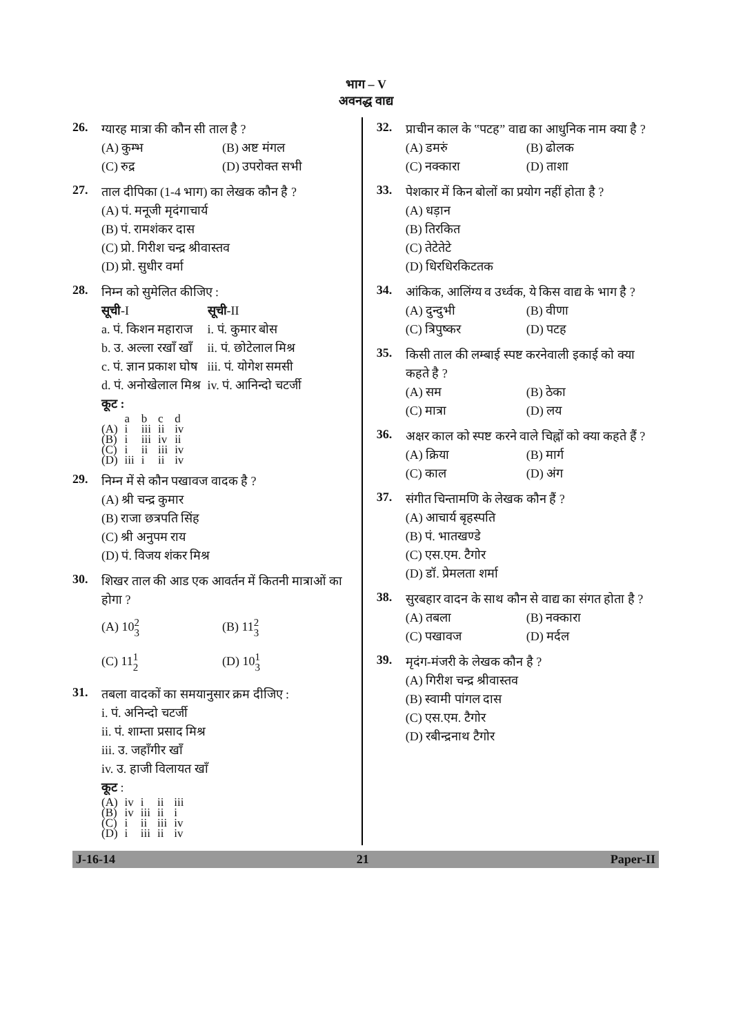भाग – V
अवनद्ध वाद्य
26.
ग्यारह मात्रा की कौन सी ताल है ?
(A) कुम्भ (B) अष्ट मंगल (C) रुद्र (D) उपरोक्त सभी
27.
ताल दीपिका (1-4 भाग) का लेखक कौन है ?
(A) पं. मनूजी मृदंगाचार्य
(B) पं. रामशंकर दास
(C) प्रो. गिरीश चन्द्र श्रीवास्तव
(D) प्रो. सुधीर वर्मा
28.
निम्न को सुमेलित कीजिए :
| सूची -I | सूची -II |
| --- | --- |
| a. पं. किशन महाराज | i. पं. कुमार बोस |
| b. उ. अल्ला रखाँ खाँ | ii. पं. छोटेलाल मिश्र |
| c. पं. ज्ञान प्रकाश घोष | iii. पं. योगेश समसी |
| d. पं. अनोखेलाल मिश्र | iv. पं. आनिन्दो चटर्जी |
कूट :
| | a | b | c | d |
| --- | --- | --- | --- | --- |
| (A) | i | iii | ii | iv |
| (B) | i | iii | iv | ii |
| (C) | i | ii | iii | iv |
| (D) | iii | i | ii | iv |
29.
निम्न में से कौन पखावज वादक है ?
(A) श्री चन्द्र कुमार
(B) राजा छत्रपति सिंह
(C) श्री अनुपम राय
(D) पं. विजय शंकर मिश्र
30.
शिखर ताल की आड एक आवर्तन में कितनी मात्राओं का होगा ?
(A) 102 3 (B) 112 3 (C) 111 2 (D) 101 3
31.
तबला वादकों का समयानुसार क्रम दीजिए :
i. पं. अनिन्दो चटर्जी
ii. पं. शाम्ता प्रसाद मिश्र
iii. उ. जहाँगीर खाँ
iv. उ. हाजी विलायत खाँ
कूट :
| (A) | iv | i | ii | iii |
| (B) | iv | iii | ii | i |
| (C) | i | ii | iii | iv |
| (D) | i | iii | ii | iv |
32.
प्राचीन काल के ‟पटह” वाद्य का आधुनिक नाम क्या है ?
(A) डमरुं (B) ढोलक (C) नक्कारा (D) ताशा
33.
पेशकार में किन बोलों का प्रयोग नहीं होता है ?
(A) धड़ान
(B) तिरकित
(C) तेटेतेटे
(D) धिरधिरकिटतक
34.
आंकिक, आलिंग्य व उर्ध्वक, ये किस वाद्य के भाग है ?
(A) दुन्दुभी (B) वीणा (C) त्रिपुष्कर (D) पटह
35.
किसी ताल की लम्बाई स्पष्ट करनेवाली इकाई को क्या कहते है ?
(A) सम (B) ठेका (C) मात्रा (D) लय
36.
अक्षर काल को स्पष्ट करने वाले चिह्नों को क्या कहते हैं ?
(A) क्रिया (B) मार्ग (C) काल (D) अंग
37.
संगीत चिन्तामणि के लेखक कौन हैं ?
(A) आचार्य बृहस्पति
(B) पं. भातखण्डे
(C) एस.एम. टैगोर
(D) डॉ. प्रेमलता शर्मा
38.
सुरबहार वादन के साथ कौन से वाद्य का संगत होता है ?
(A) तबला (B) नक्कारा (C) पखावज (D) मर्दल
39.
मृदंग-मंजरी के लेखक कौन है ?
(A) गिरीश चन्द्र श्रीवास्तव
(B) स्वामी पांगल दास
(C) एस.एम. टैगोर
(D) रबीन्द्रनाथ टैगोर
J-16-14 21 Paper-II